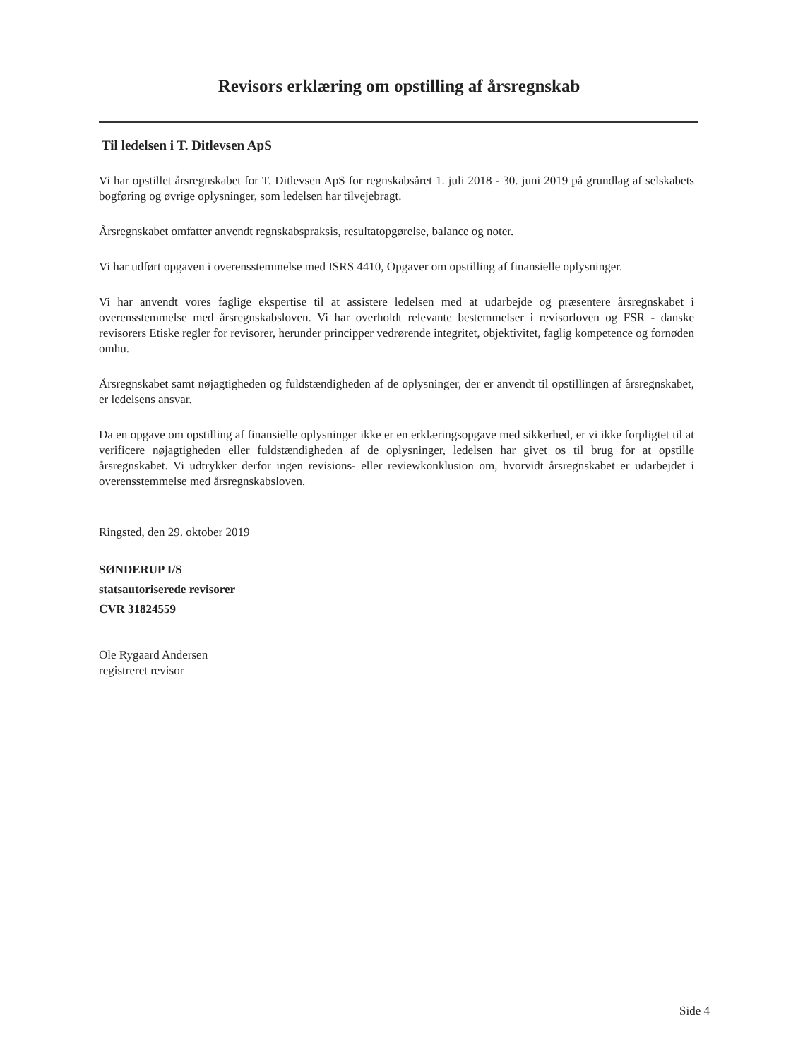Revisors erklæring om opstilling af årsregnskab
Til ledelsen i T. Ditlevsen ApS
Vi har opstillet årsregnskabet for T. Ditlevsen ApS for regnskabsåret 1. juli 2018 - 30. juni 2019 på grundlag af selskabets bogføring og øvrige oplysninger, som ledelsen har tilvejebragt.
Årsregnskabet omfatter anvendt regnskabspraksis, resultatopgørelse, balance og noter.
Vi har udført opgaven i overensstemmelse med ISRS 4410, Opgaver om opstilling af finansielle oplysninger.
Vi har anvendt vores faglige ekspertise til at assistere ledelsen med at udarbejde og præsentere årsregnskabet i overensstemmelse med årsregnskabsloven. Vi har overholdt relevante bestemmelser i revisorloven og FSR - danske revisorers Etiske regler for revisorer, herunder principper vedrørende integritet, objektivitet, faglig kompetence og fornøden omhu.
Årsregnskabet samt nøjagtigheden og fuldstændigheden af de oplysninger, der er anvendt til opstillingen af årsregnskabet, er ledelsens ansvar.
Da en opgave om opstilling af finansielle oplysninger ikke er en erklæringsopgave med sikkerhed, er vi ikke forpligtet til at verificere nøjagtigheden eller fuldstændigheden af de oplysninger, ledelsen har givet os til brug for at opstille årsregnskabet. Vi udtrykker derfor ingen revisions- eller reviewkonklusion om, hvorvidt årsregnskabet er udarbejdet i overensstemmelse med årsregnskabsloven.
Ringsted, den 29. oktober 2019
SØNDERUP I/S
statsautoriserede revisorer
CVR 31824559
Ole Rygaard Andersen
registreret revisor
Side 4